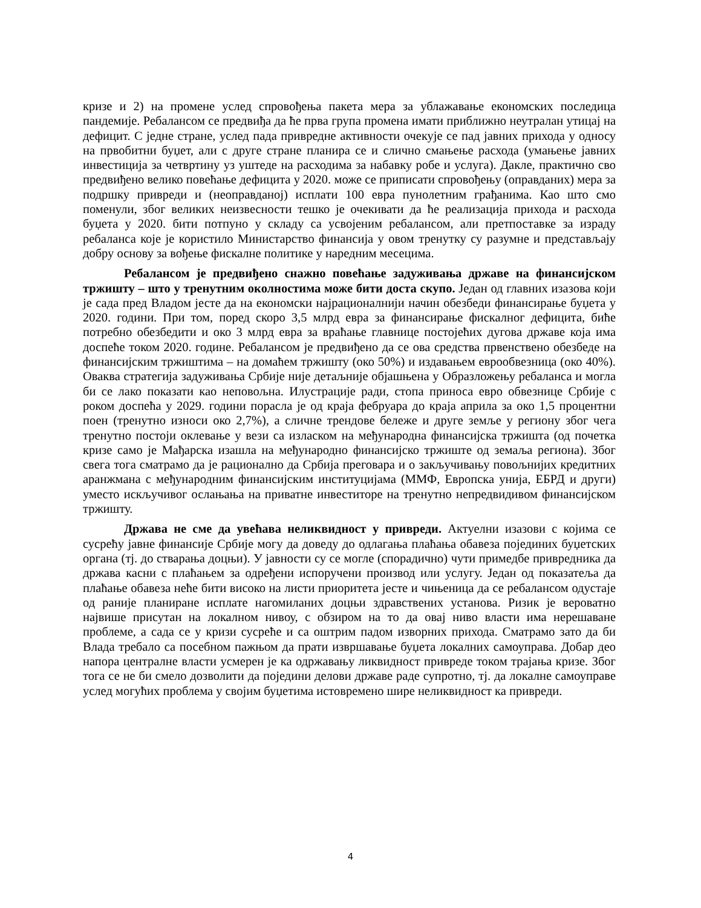кризе и 2) на промене услед спровођења пакета мера за ублажавање економских последица пандемије. Ребалансом се предвиђа да ће прва група промена имати приближно неутралан утицај на дефицит. С једне стране, услед пада привредне активности очекује се пад јавних прихода у односу на првобитни буџет, али с друге стране планира се и слично смањење расхода (умањење јавних инвестиција за четвртину уз уштеде на расходима за набавку робе и услуга). Дакле, практично сво предвиђено велико повећање дефицита у 2020. може се приписати спровођењу (оправданих) мера за подршку привреди и (неоправданој) исплати 100 евра пунолетним грађанима. Као што смо поменули, због великих неизвесности тешко је очекивати да ће реализација прихода и расхода буџета у 2020. бити потпуно у складу са усвојеним ребалансом, али претпоставке за израду ребаланса које је користило Министарство финансија у овом тренутку су разумне и представљају добру основу за вођење фискалне политике у наредним месецима.
Ребалансом је предвиђено снажно повећање задуживања државе на финансијском тржишту – што у тренутним околностима може бити доста скупо. Један од главних изазова који је сада пред Владом јесте да на економски најрационалнији начин обезбеди финансирање буџета у 2020. години. При том, поред скоро 3,5 млрд евра за финансирање фискалног дефицита, биће потребно обезбедити и око 3 млрд евра за враћање главнице постојећих дугова државе која има доспеће током 2020. године. Ребалансом је предвиђено да се ова средства првенствено обезбеде на финансијским тржиштима – на домаћем тржишту (око 50%) и издавањем еврообвезница (око 40%). Оваква стратегија задуживања Србије није детаљније објашњена у Образложењу ребаланса и могла би се лако показати као неповољна. Илустрације ради, стопа приноса евро обвезнице Србије с роком доспећа у 2029. години порасла је од краја фебруара до краја априла за око 1,5 процентни поен (тренутно износи око 2,7%), а сличне трендове бележе и друге земље у региону због чега тренутно постоји оклевање у вези са изласком на међународна финансијска тржишта (од почетка кризе само је Мађарска изашла на међународно финансијско тржиште од земаља региона). Због свега тога сматрамо да је рационално да Србија преговара и о закључивању повољнијих кредитних аранжмана с међународним финансијским институцијама (ММФ, Европска унија, ЕБРД и други) уместо искључивог ослањања на приватне инвеститоре на тренутно непредвидивом финансијском тржишту.
Држава не сме да увећава неликвидност у привреди. Актуелни изазови с којима се сусрећу јавне финансије Србије могу да доведу до одлагања плаћања обавеза појединих буџетских органа (тј. до стварања доцњи). У јавности су се могле (спорадично) чути примедбе привредника да држава касни с плаћањем за одређени испоручени производ или услугу. Један од показатеља да плаћање обавеза неће бити високо на листи приоритета јесте и чињеница да се ребалансом одустаје од раније планиране исплате нагомиланих доцњи здравствених установа. Ризик је вероватно највише присутан на локалном нивоу, с обзиром на то да овај ниво власти има нерешаване проблеме, а сада се у кризи сусреће и са оштрим падом изворних прихода. Сматрамо зато да би Влада требало са посебном пажњом да прати извршавање буџета локалних самоуправа. Добар део напора централне власти усмерен је ка одржавању ликвидност привреде током трајања кризе. Због тога се не би смело дозволити да поједини делови државе раде супротно, тј. да локалне самоуправе услед могућих проблема у својим буџетима истовремено шире неликвидност ка привреди.
4